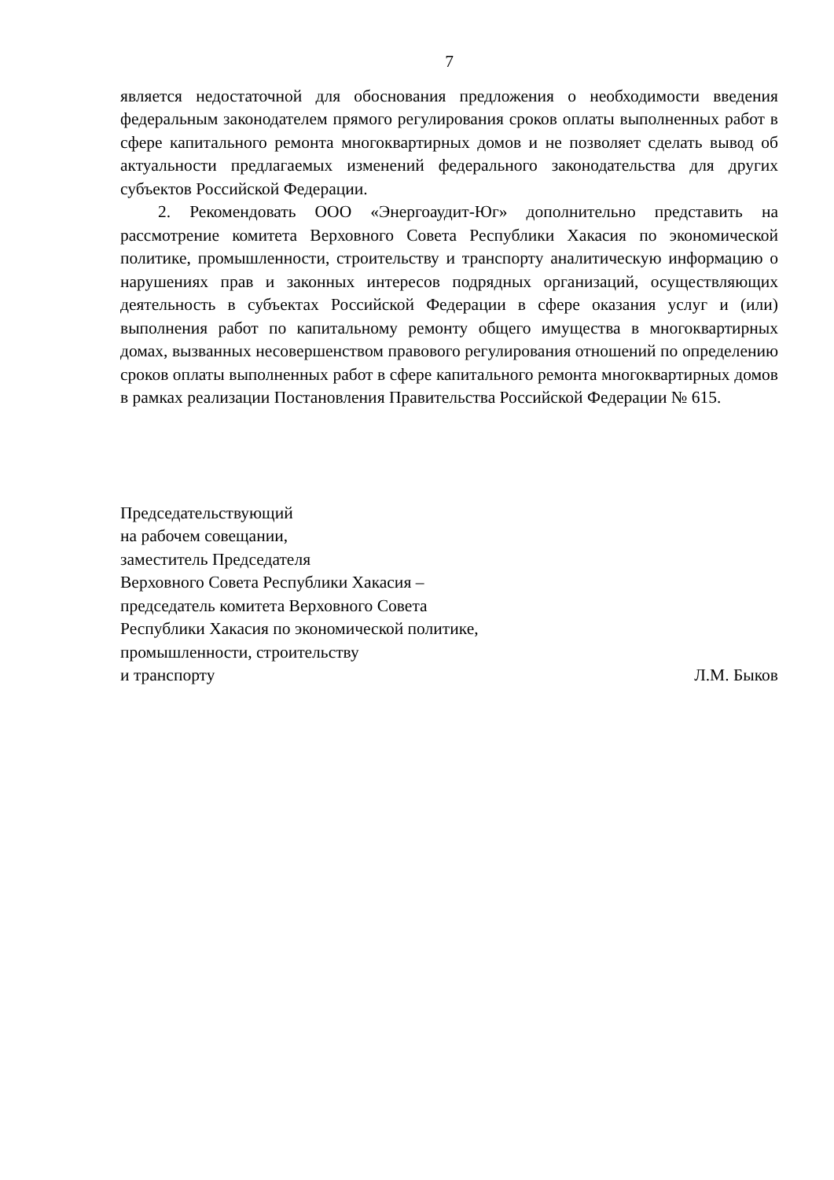7
является недостаточной для обоснования предложения о необходимости введения федеральным законодателем прямого регулирования сроков оплаты выполненных работ в сфере капитального ремонта многоквартирных домов и не позволяет сделать вывод об актуальности предлагаемых изменений федерального законодательства для других субъектов Российской Федерации.
2. Рекомендовать ООО «Энергоаудит-Юг» дополнительно представить на рассмотрение комитета Верховного Совета Республики Хакасия по экономической политике, промышленности, строительству и транспорту аналитическую информацию о нарушениях прав и законных интересов подрядных организаций, осуществляющих деятельность в субъектах Российской Федерации в сфере оказания услуг и (или) выполнения работ по капитальному ремонту общего имущества в многоквартирных домах, вызванных несовершенством правового регулирования отношений по определению сроков оплаты выполненных работ в сфере капитального ремонта многоквартирных домов в рамках реализации Постановления Правительства Российской Федерации № 615.
Председательствующий
на рабочем совещании,
заместитель Председателя
Верховного Совета Республики Хакасия –
председатель комитета Верховного Совета
Республики Хакасия по экономической политике,
промышленности, строительству
и транспорту Л.М. Быков